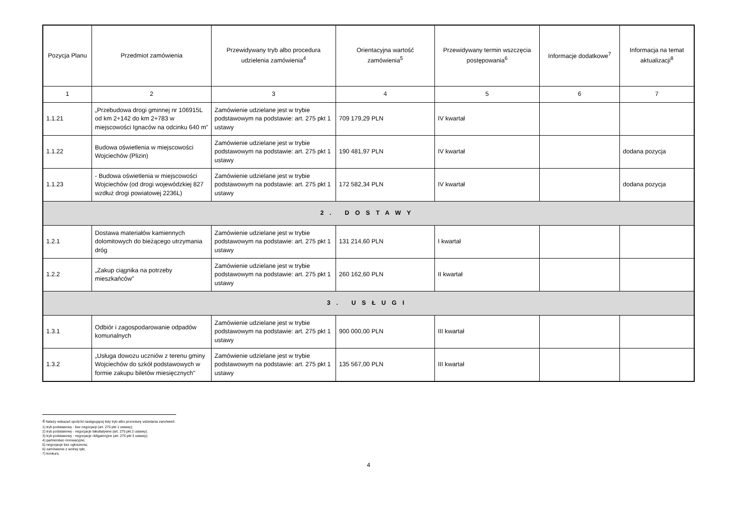| Pozycja Planu | Przedmiot zamówienia | Przewidywany tryb albo procedura udzielenia zamówienia<sup>4</sup> | Orientacyjna wartość zamówienia<sup>5</sup> | Przewidywany termin wszczęcia postępowania<sup>6</sup> | Informacje dodatkowe<sup>7</sup> | Informacja na temat aktualizacji<sup>8</sup> |
| --- | --- | --- | --- | --- | --- | --- |
| 1 | 2 | 3 | 4 | 5 | 6 | 7 |
| 1.1.21 | „Przebudowa drogi gminnej nr 106915L od km 2+142 do km 2+783 w miejscowości Ignaców na odcinku 640 m” | Zamówienie udzielane jest w trybie podstawowym na podstawie: art. 275 pkt 1 ustawy | 709 179,29 PLN | IV kwartał | | |
| 1.1.22 | Budowa oświetlenia w miejscowości Wojciechów (Plizin) | Zamówienie udzielane jest w trybie podstawowym na podstawie: art. 275 pkt 1 ustawy | 190 481,97 PLN | IV kwartał | | dodana pozycja |
| 1.1.23 | - Budowa oświetlenia w miejscowości Wojciechów (od drogi wojewódzkiej 827 wzdłuż drogi powiatowej 2236L) | Zamówienie udzielane jest w trybie podstawowym na podstawie: art. 275 pkt 1 ustawy | 172 582,34 PLN | IV kwartał | | dodana pozycja |
| 2. DOSTAWY | | | | | | |
| 1.2.1 | Dostawa materiałów kamiennych dolomitowych do bieżącego utrzymania dróg | Zamówienie udzielane jest w trybie podstawowym na podstawie: art. 275 pkt 1 ustawy | 131 214,60 PLN | I kwartał | | |
| 1.2.2 | „Zakup ciągnika na potrzeby mieszkańców” | Zamówienie udzielane jest w trybie podstawowym na podstawie: art. 275 pkt 1 ustawy | 260 162,60 PLN | II kwartał | | |
| 3. USŁUGI | | | | | | |
| 1.3.1 | Odbiór i zagospodarowanie odpadów komunalnych | Zamówienie udzielane jest w trybie podstawowym na podstawie: art. 275 pkt 1 ustawy | 900 000,00 PLN | III kwartał | | |
| 1.3.2 | „Usługa dowozu uczniów z terenu gminy Wojciechów do szkół podstawowych w formie zakupu biletów miesięcznych" | Zamówienie udzielane jest w trybie podstawowym na podstawie: art. 275 pkt 1 ustawy | 135 567,00 PLN | III kwartał | | |
4 Należy wskazać spośród następującej listy tryb albo procedurę udzielania zamówień:
1) tryb podstawowy - bez negocjacji (art. 275 pkt 1 ustawy);
2) tryb podstawowy - negocjacje fakultatywne (art. 275 pkt 2 ustawy);
3) tryb podstawowy - negocjacje obligatoryjne (art. 275 pkt 3 ustawy);
4) partnerstwo innowacyjne;
5) negocjacje bez ogłoszenia;
6) zamówienie z wolnej ręki;
7) konkurs;
4